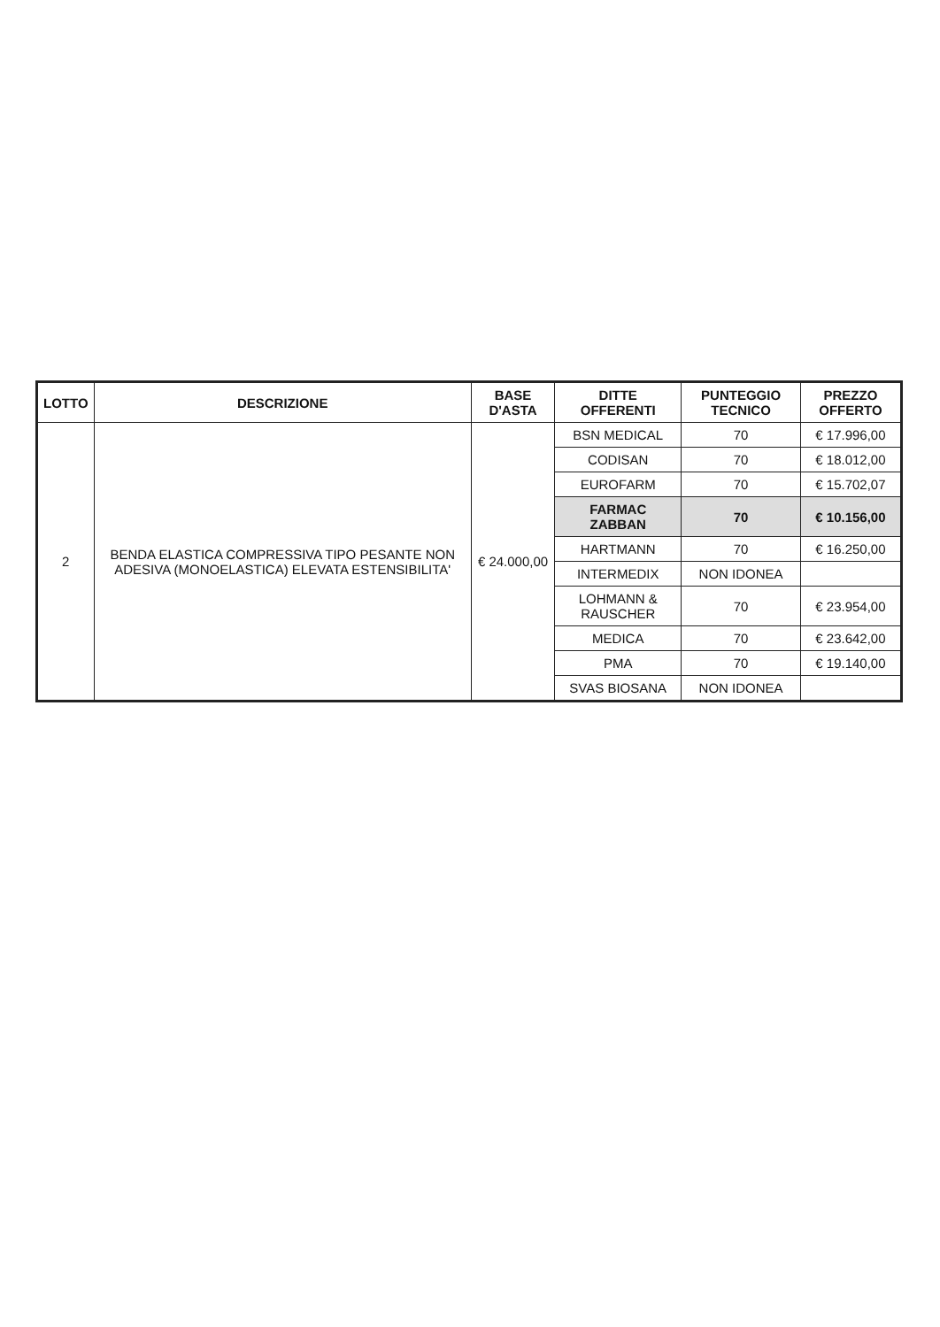| LOTTO | DESCRIZIONE | BASE D'ASTA | DITTE OFFERENTI | PUNTEGGIO TECNICO | PREZZO OFFERTO |
| --- | --- | --- | --- | --- | --- |
| 2 | BENDA ELASTICA COMPRESSIVA TIPO PESANTE NON ADESIVA (MONOELASTICA) ELEVATA ESTENSIBILITA' | € 24.000,00 | BSN MEDICAL | 70 | € 17.996,00 |
| | | | CODISAN | 70 | € 18.012,00 |
| | | | EUROFARM | 70 | € 15.702,07 |
| | | | FARMAC ZABBAN | 70 | € 10.156,00 |
| | | | HARTMANN | 70 | € 16.250,00 |
| | | | INTERMEDIX | NON IDONEA | |
| | | | LOHMANN & RAUSCHER | 70 | € 23.954,00 |
| | | | MEDICA | 70 | € 23.642,00 |
| | | | PMA | 70 | € 19.140,00 |
| | | | SVAS BIOSANA | NON IDONEA | |